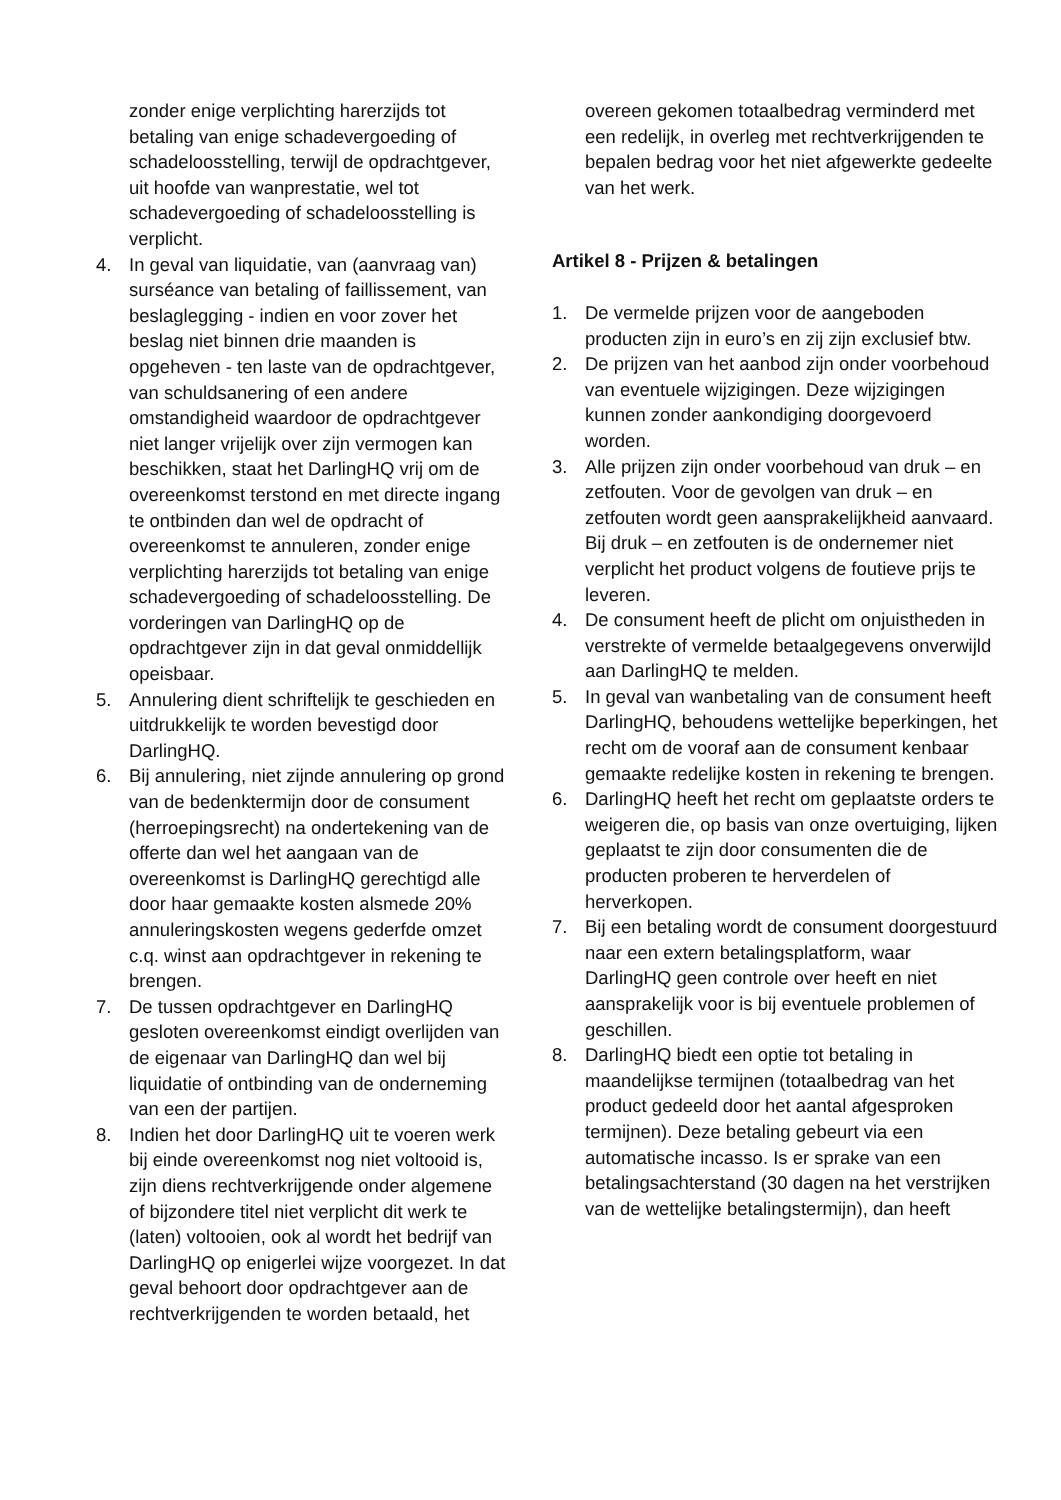zonder enige verplichting harerzijds tot betaling van enige schadevergoeding of schadeloosstelling, terwijl de opdrachtgever, uit hoofde van wanprestatie, wel tot schadevergoeding of schadeloosstelling is verplicht.
4. In geval van liquidatie, van (aanvraag van) surséance van betaling of faillissement, van beslaglegging - indien en voor zover het beslag niet binnen drie maanden is opgeheven - ten laste van de opdrachtgever, van schuldsanering of een andere omstandigheid waardoor de opdrachtgever niet langer vrijelijk over zijn vermogen kan beschikken, staat het DarlingHQ vrij om de overeenkomst terstond en met directe ingang te ontbinden dan wel de opdracht of overeenkomst te annuleren, zonder enige verplichting harerzijds tot betaling van enige schadevergoeding of schadeloosstelling. De vorderingen van DarlingHQ op de opdrachtgever zijn in dat geval onmiddellijk opeisbaar.
5. Annulering dient schriftelijk te geschieden en uitdrukkelijk te worden bevestigd door DarlingHQ.
6. Bij annulering, niet zijnde annulering op grond van de bedenktermijn door de consument (herroepingsrecht) na ondertekening van de offerte dan wel het aangaan van de overeenkomst is DarlingHQ gerechtigd alle door haar gemaakte kosten alsmede 20% annuleringskosten wegens gederfde omzet c.q. winst aan opdrachtgever in rekening te brengen.
7. De tussen opdrachtgever en DarlingHQ gesloten overeenkomst eindigt overlijden van de eigenaar van DarlingHQ dan wel bij liquidatie of ontbinding van de onderneming van een der partijen.
8. Indien het door DarlingHQ uit te voeren werk bij einde overeenkomst nog niet voltooid is, zijn diens rechtverkrijgende onder algemene of bijzondere titel niet verplicht dit werk te (laten) voltooien, ook al wordt het bedrijf van DarlingHQ op enigerlei wijze voorgezet. In dat geval behoort door opdrachtgever aan de rechtverkrijgenden te worden betaald, het
overeen gekomen totaalbedrag verminderd met een redelijk, in overleg met rechtverkrijgenden te bepalen bedrag voor het niet afgewerkte gedeelte van het werk.
Artikel 8 - Prijzen & betalingen
1. De vermelde prijzen voor de aangeboden producten zijn in euro’s en zij zijn exclusief btw.
2. De prijzen van het aanbod zijn onder voorbehoud van eventuele wijzigingen. Deze wijzigingen kunnen zonder aankondiging doorgevoerd worden.
3. Alle prijzen zijn onder voorbehoud van druk – en zetfouten. Voor de gevolgen van druk – en zetfouten wordt geen aansprakelijkheid aanvaard. Bij druk – en zetfouten is de ondernemer niet verplicht het product volgens de foutieve prijs te leveren.
4. De consument heeft de plicht om onjuistheden in verstrekte of vermelde betaalgegevens onverwijld aan DarlingHQ te melden.
5. In geval van wanbetaling van de consument heeft DarlingHQ, behoudens wettelijke beperkingen, het recht om de vooraf aan de consument kenbaar gemaakte redelijke kosten in rekening te brengen.
6. DarlingHQ heeft het recht om geplaatste orders te weigeren die, op basis van onze overtuiging, lijken geplaatst te zijn door consumenten die de producten proberen te herverdelen of herverkopen.
7. Bij een betaling wordt de consument doorgestuurd naar een extern betalingsplatform, waar DarlingHQ geen controle over heeft en niet aansprakelijk voor is bij eventuele problemen of geschillen.
8. DarlingHQ biedt een optie tot betaling in maandelijkse termijnen (totaalbedrag van het product gedeeld door het aantal afgesproken termijnen). Deze betaling gebeurt via een automatische incasso. Is er sprake van een betalingsachterstand (30 dagen na het verstrijken van de wettelijke betalingstermijn), dan heeft